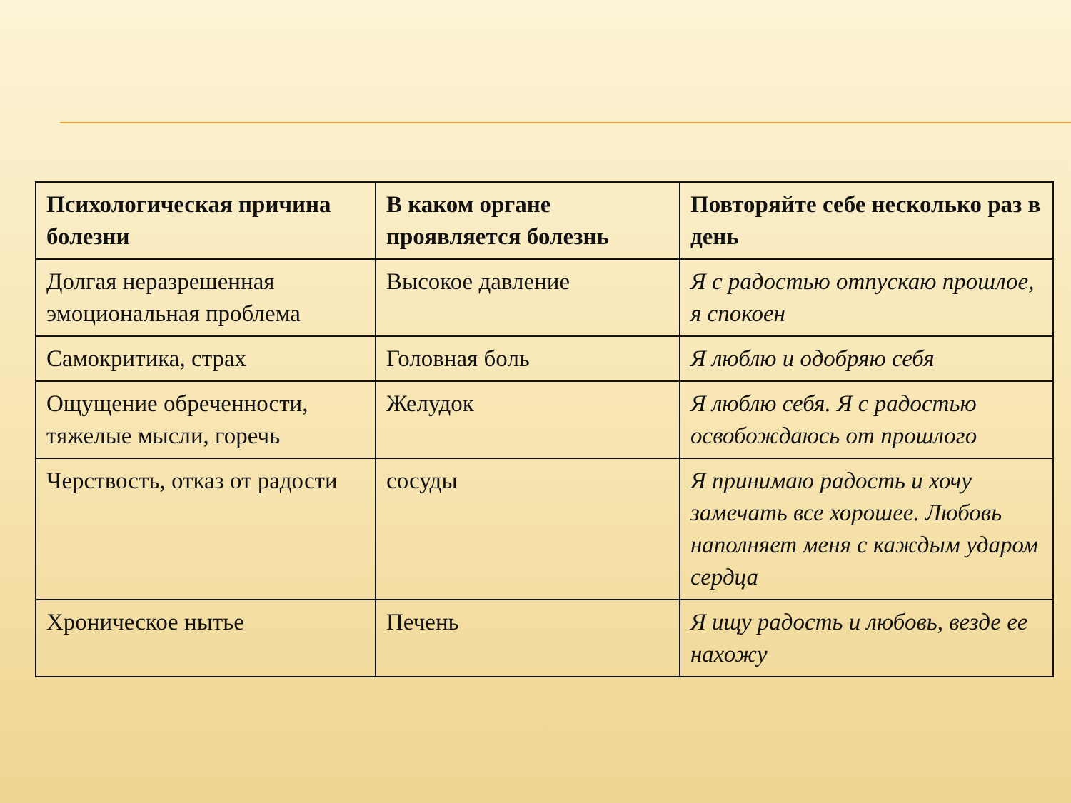| Психологическая причина болезни | В каком органе проявляется болезнь | Повторяйте себе несколько раз в день |
| --- | --- | --- |
| Долгая неразрешенная эмоциональная проблема | Высокое давление | Я с радостью отпускаю прошлое, я спокоен |
| Самокритика, страх | Головная боль | Я люблю и одобряю себя |
| Ощущение обреченности, тяжелые мысли, горечь | Желудок | Я люблю себя. Я с радостью освобождаюсь от прошлого |
| Черствость, отказ от радости | сосуды | Я принимаю радость и хочу замечать все хорошее. Любовь наполняет меня с каждым ударом сердца |
| Хроническое нытье | Печень | Я ищу радость и любовь, везде ее нахожу |